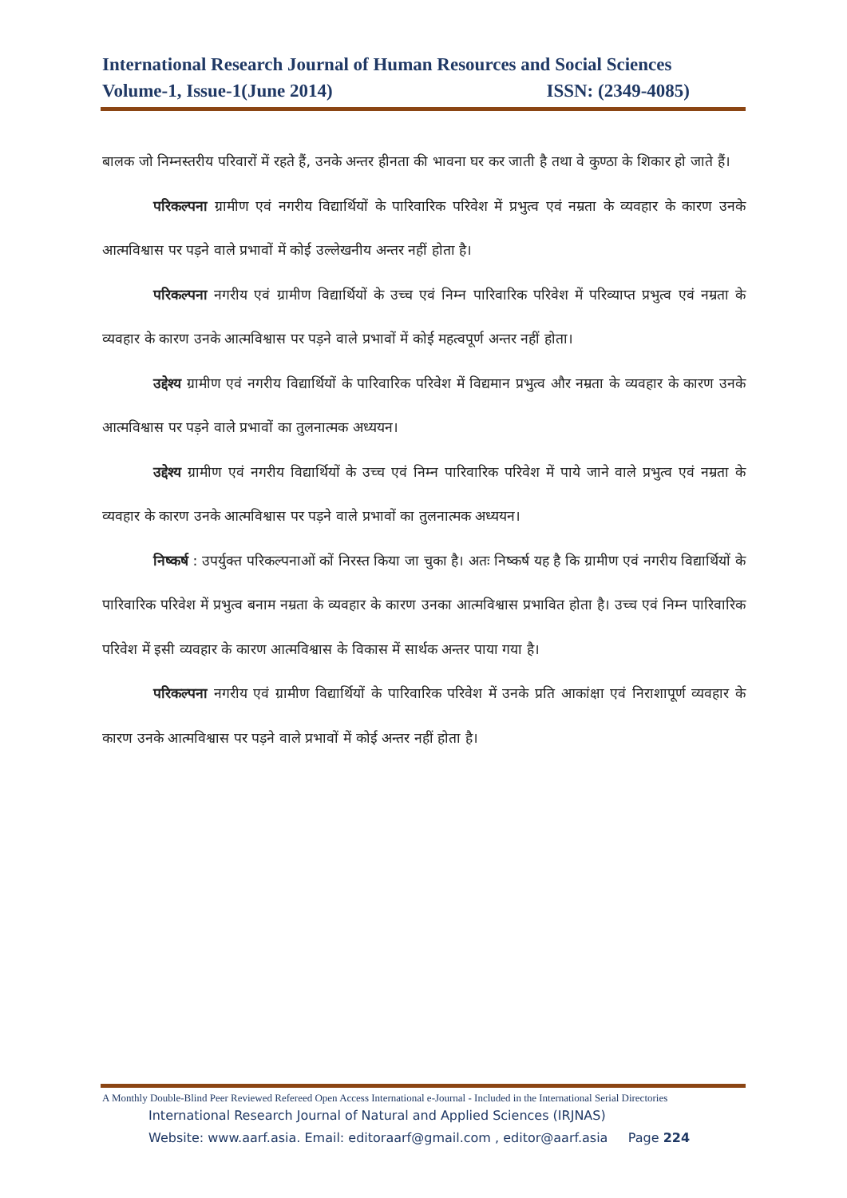International Research Journal of Human Resources and Social Sciences
Volume-1, Issue-1(June 2014) ISSN: (2349-4085)
बालक जो निम्नस्तरीय परिवारों में रहते हैं, उनके अन्तर हीनता की भावना घर कर जाती है तथा वे कुण्ठा के शिकार हो जाते हैं।
परिकल्पना ग्रामीण एवं नगरीय विद्यार्थियों के पारिवारिक परिवेश में प्रभुत्व एवं नम्रता के व्यवहार के कारण उनके आत्मविश्वास पर पड़ने वाले प्रभावों में कोई उल्लेखनीय अन्तर नहीं होता है।
परिकल्पना नगरीय एवं ग्रामीण विद्यार्थियों के उच्च एवं निम्न पारिवारिक परिवेश में परिव्याप्त प्रभुत्व एवं नम्रता के व्यवहार के कारण उनके आत्मविश्वास पर पड़ने वाले प्रभावों में कोई महत्वपूर्ण अन्तर नहीं होता।
उद्देश्य ग्रामीण एवं नगरीय विद्यार्थियों के पारिवारिक परिवेश में विद्यमान प्रभुत्व और नम्रता के व्यवहार के कारण उनके आत्मविश्वास पर पड़ने वाले प्रभावों का तुलनात्मक अध्ययन।
उद्देश्य ग्रामीण एवं नगरीय विद्यार्थियों के उच्च एवं निम्न पारिवारिक परिवेश में पाये जाने वाले प्रभुत्व एवं नम्रता के व्यवहार के कारण उनके आत्मविश्वास पर पड़ने वाले प्रभावों का तुलनात्मक अध्ययन।
निष्कर्ष : उपर्युक्त परिकल्पनाओं कों निरस्त किया जा चुका है। अतः निष्कर्ष यह है कि ग्रामीण एवं नगरीय विद्यार्थियों के पारिवारिक परिवेश में प्रभुत्व बनाम नम्रता के व्यवहार के कारण उनका आत्मविश्वास प्रभावित होता है। उच्च एवं निम्न पारिवारिक परिवेश में इसी व्यवहार के कारण आत्मविश्वास के विकास में सार्थक अन्तर पाया गया है।
परिकल्पना नगरीय एवं ग्रामीण विद्यार्थियों के पारिवारिक परिवेश में उनके प्रति आकांक्षा एवं निराशापूर्ण व्यवहार के कारण उनके आत्मविश्वास पर पड़ने वाले प्रभावों में कोई अन्तर नहीं होता है।
A Monthly Double-Blind Peer Reviewed Refereed Open Access International e-Journal - Included in the International Serial Directories
International Research Journal of Natural and Applied Sciences (IRJNAS)
Website: www.aarf.asia. Email: editoraarf@gmail.com , editor@aarf.asia Page 224